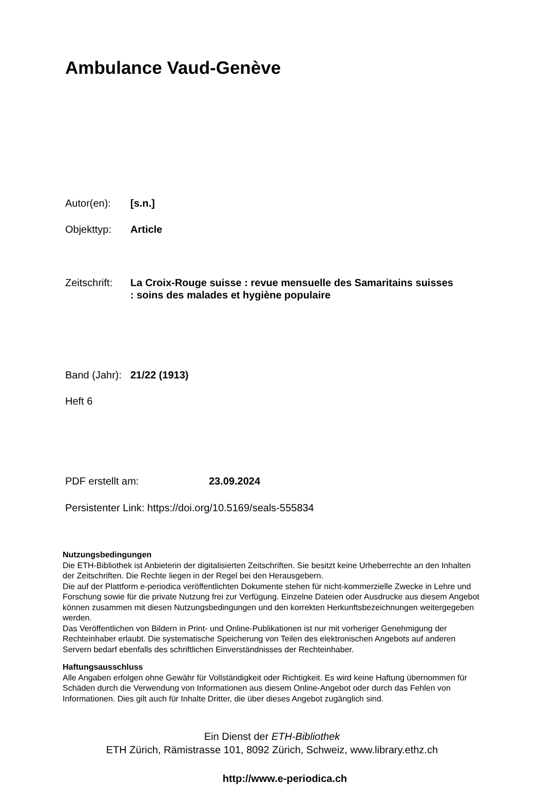Ambulance Vaud-Genève
Autor(en): [s.n.]
Objekttyp: Article
Zeitschrift:
La Croix-Rouge suisse : revue mensuelle des Samaritains suisses
: soins des malades et hygiène populaire
Band (Jahr):
21/22 (1913)
Heft 6
PDF erstellt am: 23.09.2024
Persistenter Link: https://doi.org/10.5169/seals-555834
Nutzungsbedingungen
Die ETH-Bibliothek ist Anbieterin der digitalisierten Zeitschriften. Sie besitzt keine Urheberrechte an den Inhalten der Zeitschriften. Die Rechte liegen in der Regel bei den Herausgebern.
Die auf der Plattform e-periodica veröffentlichten Dokumente stehen für nicht-kommerzielle Zwecke in Lehre und Forschung sowie für die private Nutzung frei zur Verfügung. Einzelne Dateien oder Ausdrucke aus diesem Angebot können zusammen mit diesen Nutzungsbedingungen und den korrekten Herkunftsbezeichnungen weitergegeben werden.
Das Veröffentlichen von Bildern in Print- und Online-Publikationen ist nur mit vorheriger Genehmigung der Rechteinhaber erlaubt. Die systematische Speicherung von Teilen des elektronischen Angebots auf anderen Servern bedarf ebenfalls des schriftlichen Einverständnisses der Rechteinhaber.
Haftungsausschluss
Alle Angaben erfolgen ohne Gewähr für Vollständigkeit oder Richtigkeit. Es wird keine Haftung übernommen für Schäden durch die Verwendung von Informationen aus diesem Online-Angebot oder durch das Fehlen von Informationen. Dies gilt auch für Inhalte Dritter, die über dieses Angebot zugänglich sind.
Ein Dienst der ETH-Bibliothek
ETH Zürich, Rämistrasse 101, 8092 Zürich, Schweiz, www.library.ethz.ch
http://www.e-periodica.ch